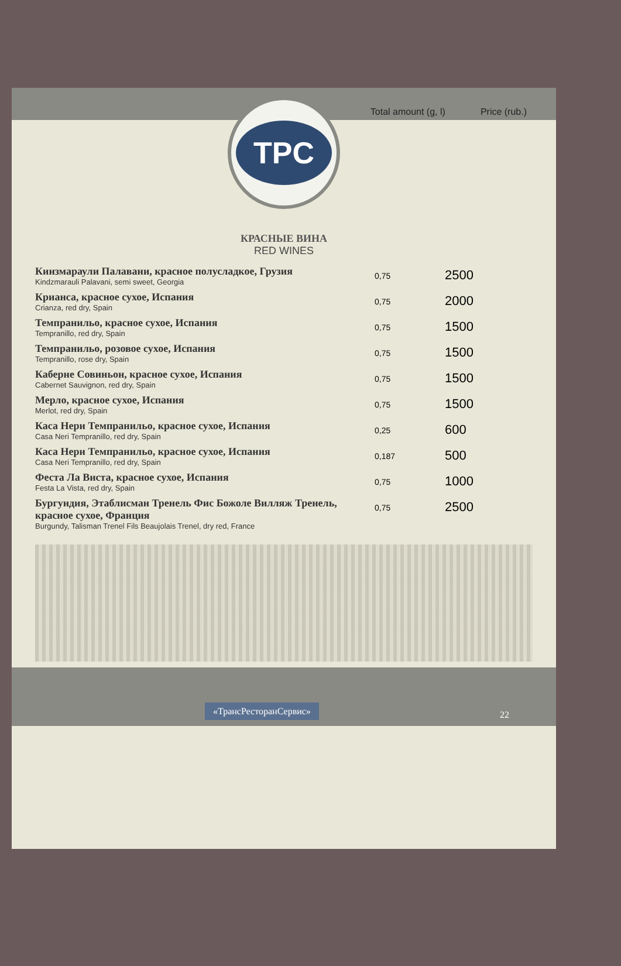Total amount (g, l)
Price (rub.)
TPC
КРАСНЫЕ ВИНА
RED WINES
| Кинзмараули Палавани, красное полусладкое, Грузия Kindzmarauli Palavani, semi sweet, Georgia | 0,75 | 2500 |
| Крианса, красное сухое, Испания Crianza, red dry, Spain | 0,75 | 2000 |
| Темпранильо, красное сухое, Испания Tempranillo, red dry, Spain | 0,75 | 1500 |
| Темпранильо, розовое сухое, Испания Tempranillo, rose dry, Spain | 0,75 | 1500 |
| Каберне Совиньон, красное сухое, Испания Cabernet Sauvignon, red dry, Spain | 0,75 | 1500 |
| Мерло, красное сухое, Испания Merlot, red dry, Spain | 0,75 | 1500 |
| Каса Нери Темпранильо, красное сухое, Испания Casa Neri Tempranillo, red dry, Spain | 0,25 | 600 |
| Каса Нери Темпранильо, красное сухое, Испания Casa Neri Tempranillo, red dry, Spain | 0,187 | 500 |
| Феста Ла Виста, красное сухое, Испания Festa La Vista, red dry, Spain | 0,75 | 1000 |
| Бургундия, Этаблисман Тренель Фис Божоле Вилляж Тренель, красное сухое, Франция Burgundy, Talisman Trenel Fils Beaujolais Trenel, dry red, France | 0,75 | 2500 |
«ТрансРесторанСервис»
22